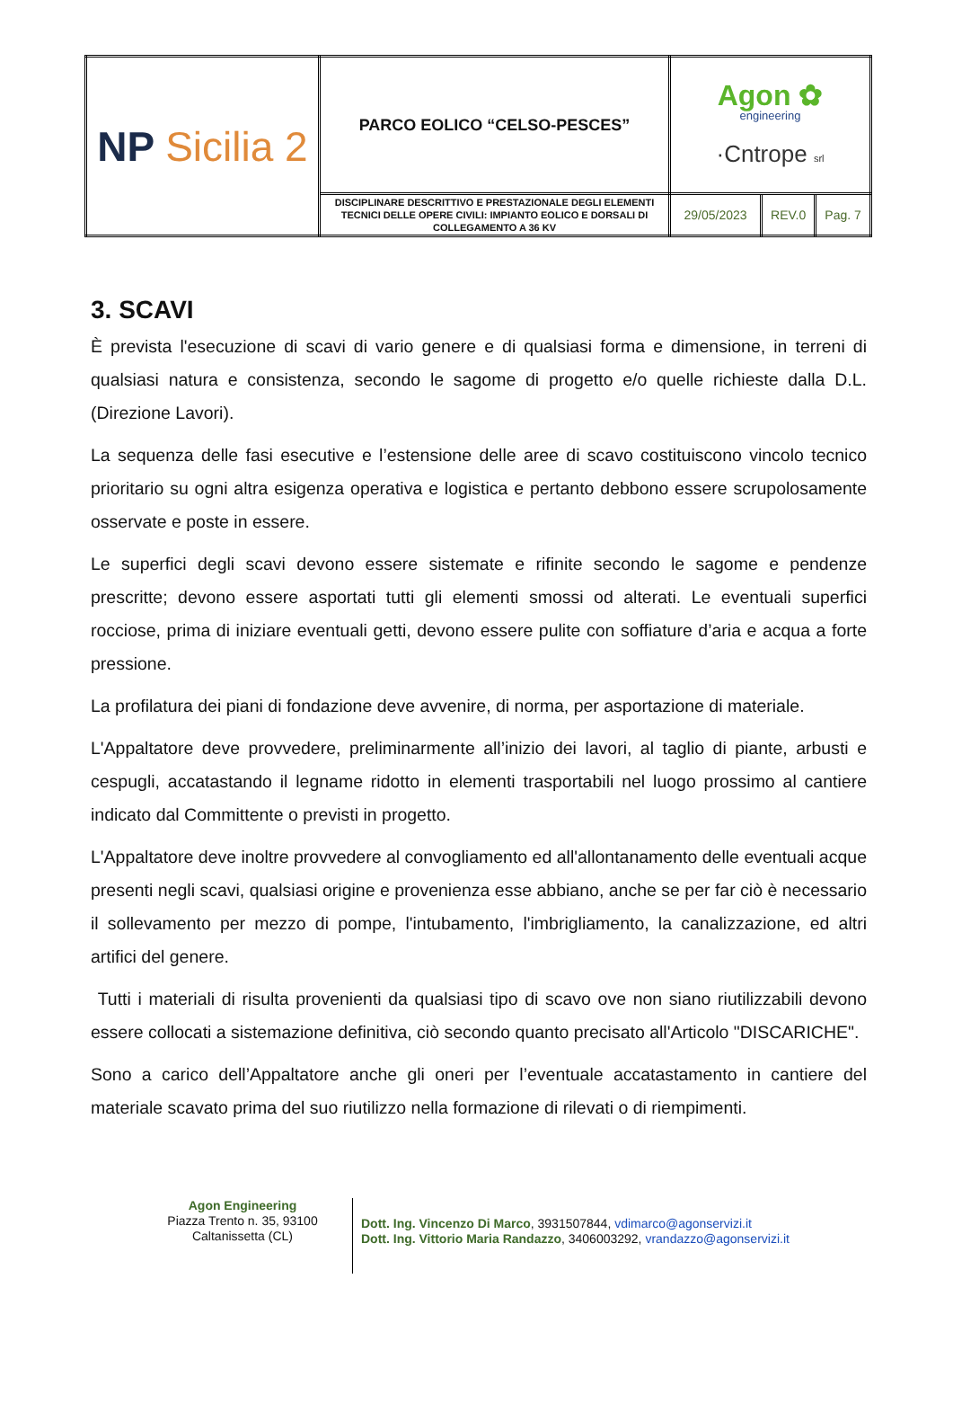| NP Sicilia 2 | PARCO EOLICO “CELSO-PESCES” | Agon ✿ engineering ·Cntrope srl | | |
| | DISCIPLINARE DESCRITTIVO E PRESTAZIONALE DEGLI ELEMENTI TECNICI DELLE OPERE CIVILI: IMPIANTO EOLICO E DORSALI DI COLLEGAMENTO A 36 KV | 29/05/2023 | REV.0 | Pag. 7 |
3. SCAVI
È prevista l'esecuzione di scavi di vario genere e di qualsiasi forma e dimensione, in terreni di qualsiasi natura e consistenza, secondo le sagome di progetto e/o quelle richieste dalla D.L. (Direzione Lavori).
La sequenza delle fasi esecutive e l’estensione delle aree di scavo costituiscono vincolo tecnico prioritario su ogni altra esigenza operativa e logistica e pertanto debbono essere scrupolosamente osservate e poste in essere.
Le superfici degli scavi devono essere sistemate e rifinite secondo le sagome e pendenze prescritte; devono essere asportati tutti gli elementi smossi od alterati. Le eventuali superfici rocciose, prima di iniziare eventuali getti, devono essere pulite con soffiature d’aria e acqua a forte pressione.
La profilatura dei piani di fondazione deve avvenire, di norma, per asportazione di materiale.
L'Appaltatore deve provvedere, preliminarmente all’inizio dei lavori, al taglio di piante, arbusti e cespugli, accatastando il legname ridotto in elementi trasportabili nel luogo prossimo al cantiere indicato dal Committente o previsti in progetto.
L'Appaltatore deve inoltre provvedere al convogliamento ed all'allontanamento delle eventuali acque presenti negli scavi, qualsiasi origine e provenienza esse abbiano, anche se per far ciò è necessario il sollevamento per mezzo di pompe, l'intubamento, l'imbrigliamento, la canalizzazione, ed altri artifici del genere.
Tutti i materiali di risulta provenienti da qualsiasi tipo di scavo ove non siano riutilizzabili devono essere collocati a sistemazione definitiva, ciò secondo quanto precisato all'Articolo "DISCARICHE".
Sono a carico dell’Appaltatore anche gli oneri per l’eventuale accatastamento in cantiere del materiale scavato prima del suo riutilizzo nella formazione di rilevati o di riempimenti.
Agon Engineering
Piazza Trento n. 35, 93100
Caltanissetta (CL)
Dott. Ing. Vincenzo Di Marco, 3931507844, vdimarco@agonservizi.it
Dott. Ing. Vittorio Maria Randazzo, 3406003292, vrandazzo@agonservizi.it